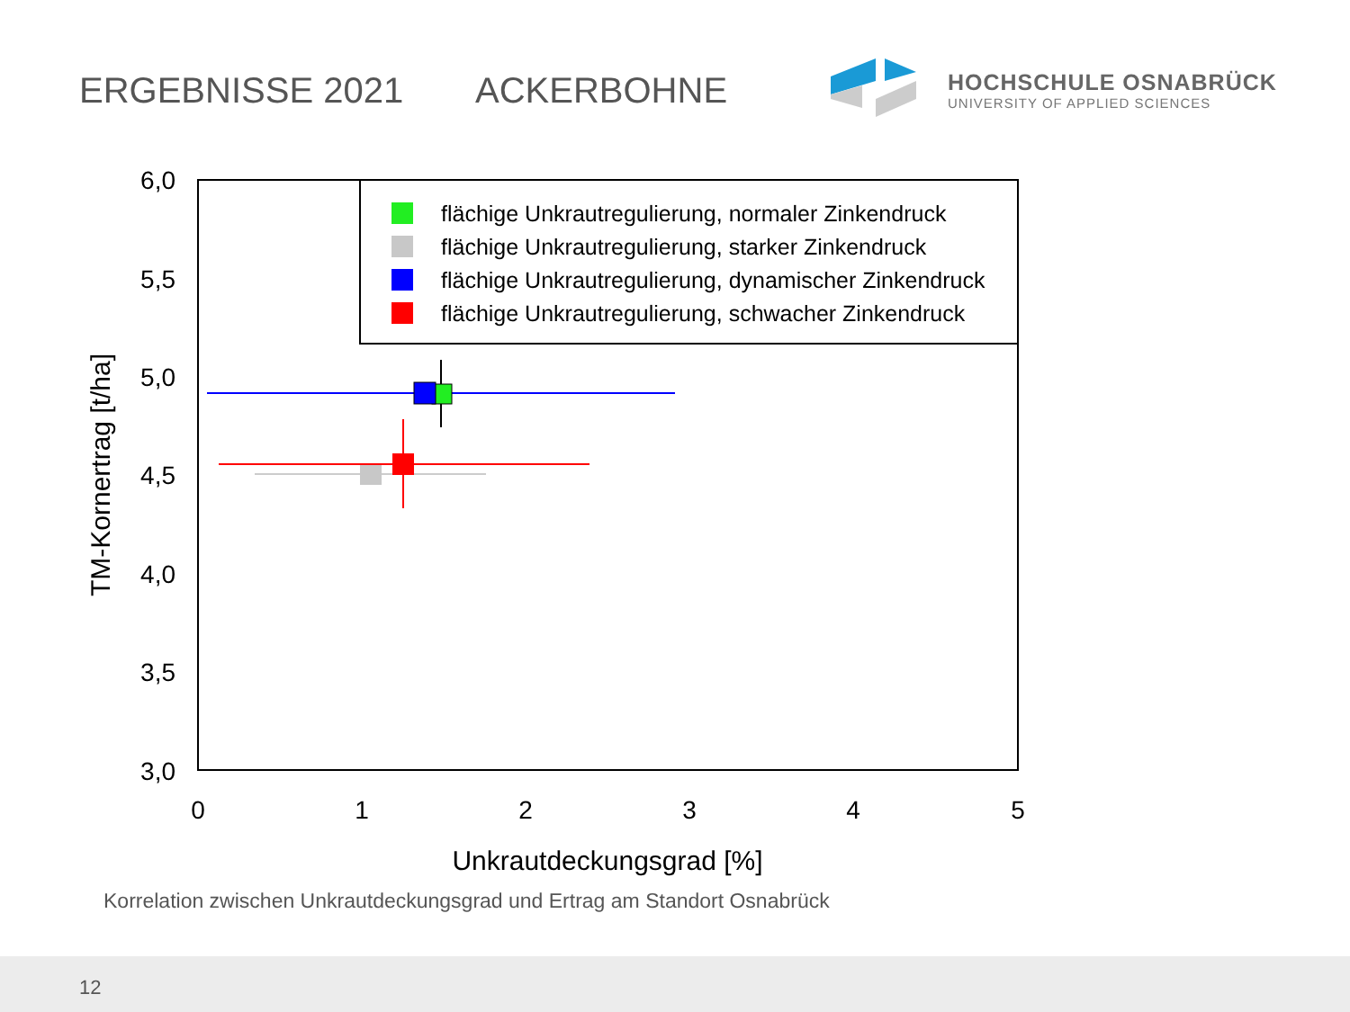ERGEBNISSE 2021 ACKERBOHNE
HOCHSCHULE OSNABRÜCK
UNIVERSITY OF APPLIED SCIENCES
6,0
5,5
5,0
4,5
4,0
3,5
3,0
0
1
2
3
4
5
Unkrautdeckungsgrad [%]
TM-Kornertrag [t/ha]
flächige Unkrautregulierung, normaler Zinkendruck
flächige Unkrautregulierung, starker Zinkendruck
flächige Unkrautregulierung, dynamischer Zinkendruck
flächige Unkrautregulierung, schwacher Zinkendruck
Korrelation zwischen Unkrautdeckungsgrad und Ertrag am Standort Osnabrück
12